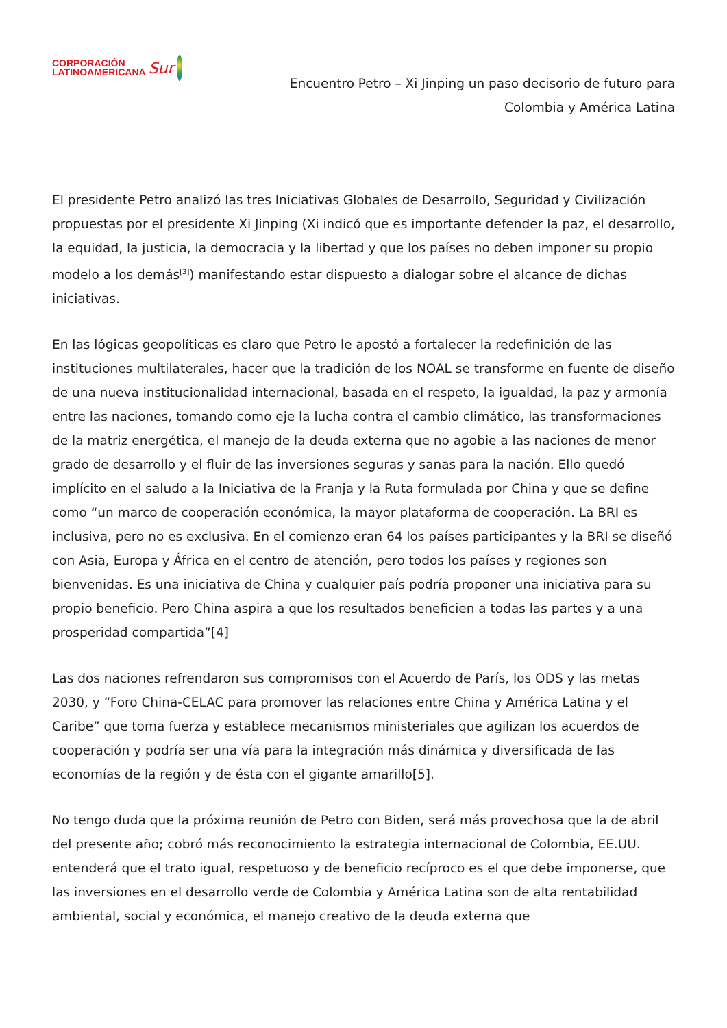CORPORACIÓN
LATINOAMERICANA
Sur
Encuentro Petro – Xi Jinping un paso decisorio de futuro para
Colombia y América Latina
El presidente Petro analizó las tres Iniciativas Globales de Desarrollo, Seguridad y Civilización propuestas por el presidente Xi Jinping (Xi indicó que es importante defender la paz, el desarrollo, la equidad, la justicia, la democracia y la libertad y que los países no deben imponer su propio modelo a los demás<sup>[3]</sup>) manifestando estar dispuesto a dialogar sobre el alcance de dichas iniciativas.
En las lógicas geopolíticas es claro que Petro le apostó a fortalecer la redefinición de las instituciones multilaterales, hacer que la tradición de los NOAL se transforme en fuente de diseño de una nueva institucionalidad internacional, basada en el respeto, la igualdad, la paz y armonía entre las naciones, tomando como eje la lucha contra el cambio climático, las transformaciones de la matriz energética, el manejo de la deuda externa que no agobie a las naciones de menor grado de desarrollo y el fluir de las inversiones seguras y sanas para la nación. Ello quedó implícito en el saludo a la Iniciativa de la Franja y la Ruta formulada por China y que se define como “un marco de cooperación económica, la mayor plataforma de cooperación. La BRI es inclusiva, pero no es exclusiva. En el comienzo eran 64 los países participantes y la BRI se diseñó con Asia, Europa y África en el centro de atención, pero todos los países y regiones son bienvenidas. Es una iniciativa de China y cualquier país podría proponer una iniciativa para su propio beneficio. Pero China aspira a que los resultados beneficien a todas las partes y a una prosperidad compartida”[4]
Las dos naciones refrendaron sus compromisos con el Acuerdo de París, los ODS y las metas 2030, y “Foro China-CELAC para promover las relaciones entre China y América Latina y el Caribe” que toma fuerza y establece mecanismos ministeriales que agilizan los acuerdos de cooperación y podría ser una vía para la integración más dinámica y diversificada de las economías de la región y de ésta con el gigante amarillo[5].
No tengo duda que la próxima reunión de Petro con Biden, será más provechosa que la de abril del presente año; cobró más reconocimiento la estrategia internacional de Colombia, EE.UU. entenderá que el trato igual, respetuoso y de beneficio recíproco es el que debe imponerse, que las inversiones en el desarrollo verde de Colombia y América Latina son de alta rentabilidad ambiental, social y económica, el manejo creativo de la deuda externa que